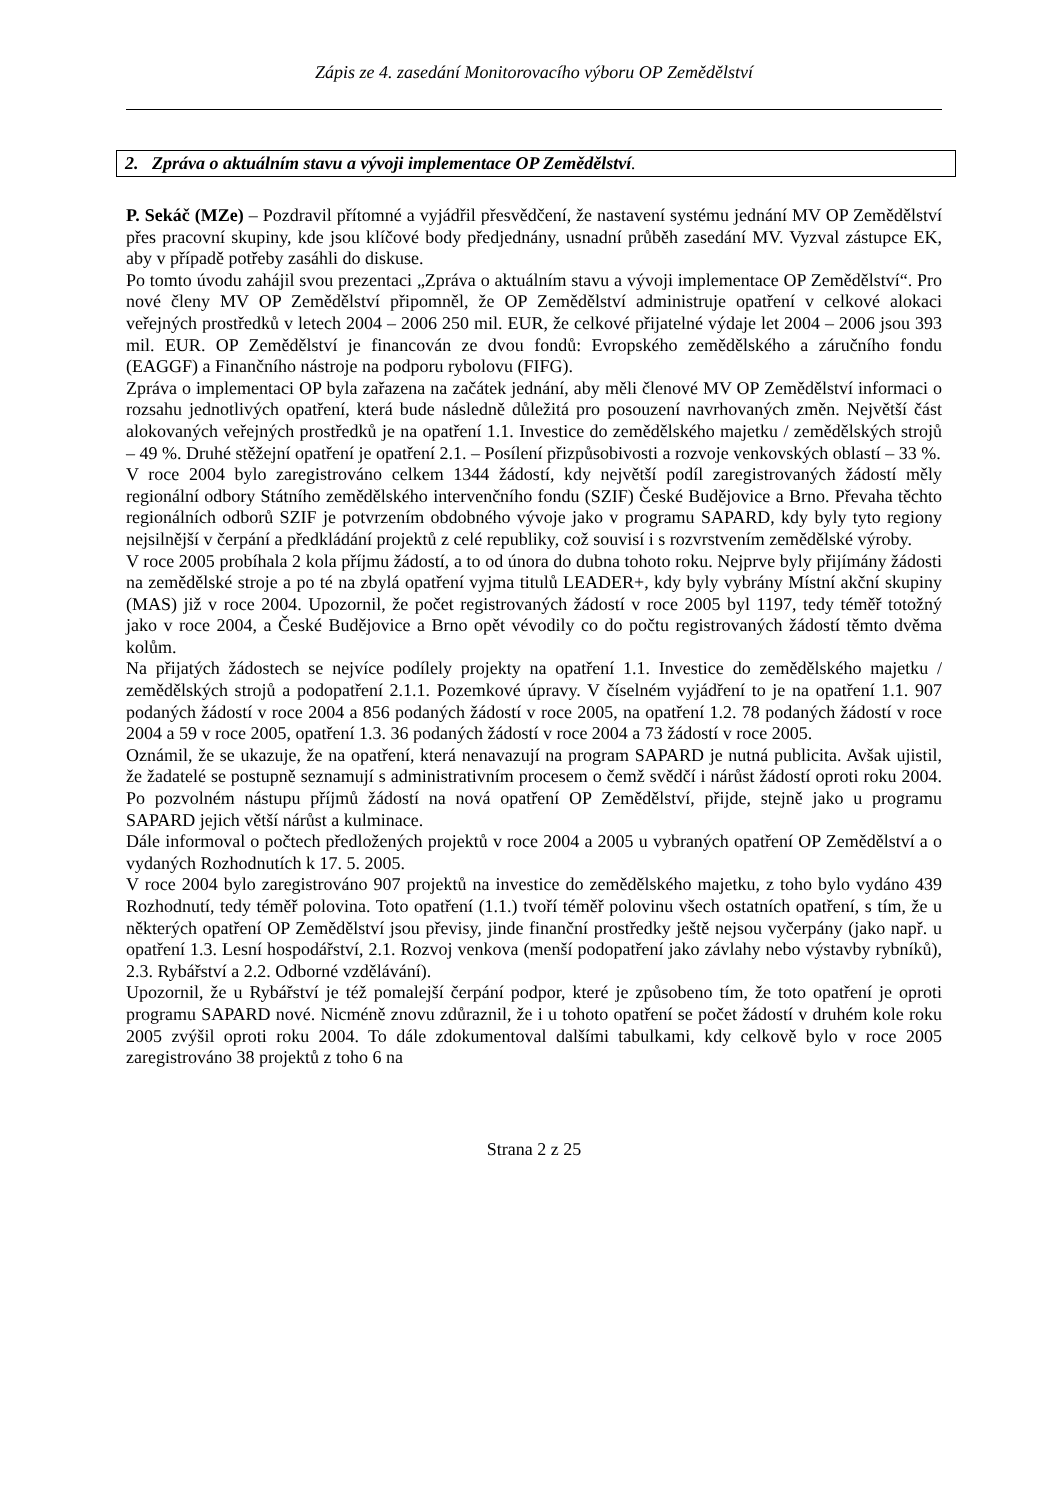Zápis ze 4. zasedání Monitorovacího výboru OP Zemědělství
2. Zpráva o aktuálním stavu a vývoji implementace OP Zemědělství.
P. Sekáč (MZe) – Pozdravil přítomné a vyjádřil přesvědčení, že nastavení systému jednání MV OP Zemědělství přes pracovní skupiny, kde jsou klíčové body předjednány, usnadní průběh zasedání MV. Vyzval zástupce EK, aby v případě potřeby zasáhli do diskuse.
Po tomto úvodu zahájil svou prezentaci „Zpráva o aktuálním stavu a vývoji implementace OP Zemědělství“. Pro nové členy MV OP Zemědělství připomněl, že OP Zemědělství administruje opatření v celkové alokaci veřejných prostředků v letech 2004 – 2006 250 mil. EUR, že celkové přijatelné výdaje let 2004 – 2006 jsou 393 mil. EUR. OP Zemědělství je financován ze dvou fondů: Evropského zemědělského a záručního fondu (EAGGF) a Finančního nástroje na podporu rybolovu (FIFG).
Zpráva o implementaci OP byla zařazena na začátek jednání, aby měli členové MV OP Zemědělství informaci o rozsahu jednotlivých opatření, která bude následně důležitá pro posouzení navrhovaných změn. Největší část alokovaných veřejných prostředků je na opatření 1.1. Investice do zemědělského majetku / zemědělských strojů – 49 %. Druhé stěžejní opatření je opatření 2.1. – Posílení přizpůsobivosti a rozvoje venkovských oblastí – 33 %.
V roce 2004 bylo zaregistrováno celkem 1344 žádostí, kdy největší podíl zaregistrovaných žádostí měly regionální odbory Státního zemědělského intervenčního fondu (SZIF) České Budějovice a Brno. Převaha těchto regionálních odborů SZIF je potvrzením obdobného vývoje jako v programu SAPARD, kdy byly tyto regiony nejsilnější v čerpání a předkládání projektů z celé republiky, což souvisí i s rozvrstvením zemědělské výroby.
V roce 2005 probíhala 2 kola příjmu žádostí, a to od února do dubna tohoto roku. Nejprve byly přijímány žádosti na zemědělské stroje a po té na zbylá opatření vyjma titulů LEADER+, kdy byly vybrány Místní akční skupiny (MAS) již v roce 2004. Upozornil, že počet registrovaných žádostí v roce 2005 byl 1197, tedy téměř totožný jako v roce 2004, a České Budějovice a Brno opět vévodily co do počtu registrovaných žádostí těmto dvěma kolům.
Na přijatých žádostech se nejvíce podílely projekty na opatření 1.1. Investice do zemědělského majetku / zemědělských strojů a podopatření 2.1.1. Pozemkové úpravy. V číselném vyjádření to je na opatření 1.1. 907 podaných žádostí v roce 2004 a 856 podaných žádostí v roce 2005, na opatření 1.2. 78 podaných žádostí v roce 2004 a 59 v roce 2005, opatření 1.3. 36 podaných žádostí v roce 2004 a 73 žádostí v roce 2005.
Oznámil, že se ukazuje, že na opatření, která nenavazují na program SAPARD je nutná publicita. Avšak ujistil, že žadatelé se postupně seznamují s administrativním procesem o čemž svědčí i nárůst žádostí oproti roku 2004. Po pozvolném nástupu příjmů žádostí na nová opatření OP Zemědělství, přijde, stejně jako u programu SAPARD jejich větší nárůst a kulminace.
Dále informoval o počtech předložených projektů v roce 2004 a 2005 u vybraných opatření OP Zemědělství a o vydaných Rozhodnutích k 17. 5. 2005.
V roce 2004 bylo zaregistrováno 907 projektů na investice do zemědělského majetku, z toho bylo vydáno 439 Rozhodnutí, tedy téměř polovina. Toto opatření (1.1.) tvoří téměř polovinu všech ostatních opatření, s tím, že u některých opatření OP Zemědělství jsou převisy, jinde finanční prostředky ještě nejsou vyčerpány (jako např. u opatření 1.3. Lesní hospodářství, 2.1. Rozvoj venkova (menší podopatření jako závlahy nebo výstavby rybníků), 2.3. Rybářství a 2.2. Odborné vzdělávání).
Upozornil, že u Rybářství je též pomalejší čerpání podpor, které je způsobeno tím, že toto opatření je oproti programu SAPARD nové. Nicméně znovu zdůraznil, že i u tohoto opatření se počet žádostí v druhém kole roku 2005 zvýšil oproti roku 2004. To dále zdokumentoval dalšími tabulkami, kdy celkově bylo v roce 2005 zaregistrováno 38 projektů z toho 6 na
Strana 2 z 25